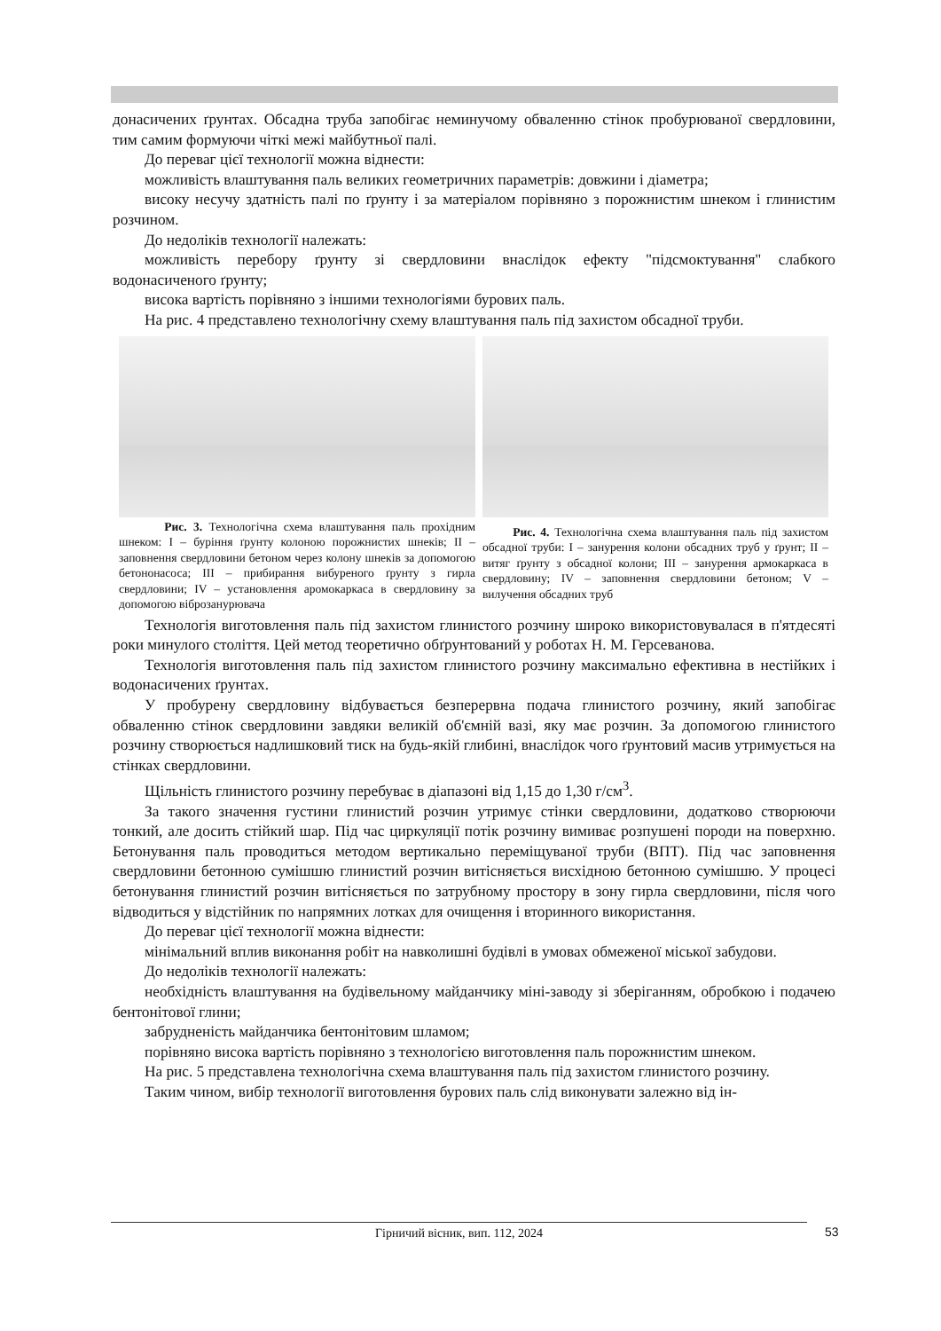донасичених ґрунтах. Обсадна труба запобігає неминучому обваленню стінок пробурюваної свердловини, тим самим формуючи чіткі межі майбутньої палі.
До переваг цієї технології можна віднести:
можливість влаштування паль великих геометричних параметрів: довжини і діаметра;
високу несучу здатність палі по ґрунту і за матеріалом порівняно з порожнистим шнеком і глинистим розчином.
До недоліків технології належать:
можливість перебору ґрунту зі свердловини внаслідок ефекту "підсмоктування" слабкого водонасиченого ґрунту;
висока вартість порівняно з іншими технологіями бурових паль.
На рис. 4 представлено технологічну схему влаштування паль під захистом обсадної труби.
Рис. 3. Технологічна схема влаштування паль прохідним шнеком: I – буріння ґрунту колоною порожнистих шнеків; II – заповнення свердловини бетоном через колону шнеків за допомогою бетононасоса; III – прибирання вибуреного ґрунту з гирла свердловини; IV – установлення аромокаркаса в свердловину за допомогою віброзанурювача
Рис. 4. Технологічна схема влаштування паль під захистом обсадної труби: I – занурення колони обсадних труб у ґрунт; II – витяг ґрунту з обсадної колони; III – занурення армокаркаса в свердловину; IV – заповнення свердловини бетоном; V – вилучення обсадних труб
Технологія виготовлення паль під захистом глинистого розчину широко використовувалася в п'ятдесяті роки минулого століття. Цей метод теоретично обґрунтований у роботах Н. М. Герсеванова.
Технологія виготовлення паль під захистом глинистого розчину максимально ефективна в нестійких і водонасичених ґрунтах.
У пробурену свердловину відбувається безперервна подача глинистого розчину, який запобігає обваленню стінок свердловини завдяки великій об'ємній вазі, яку має розчин. За допомогою глинистого розчину створюється надлишковий тиск на будь-якій глибині, внаслідок чого ґрунтовий масив утримується на стінках свердловини.
Щільність глинистого розчину перебуває в діапазоні від 1,15 до 1,30 г/см<sup>3</sup>.
За такого значення густини глинистий розчин утримує стінки свердловини, додатково створюючи тонкий, але досить стійкий шар. Під час циркуляції потік розчину вимиває розпушені породи на поверхню. Бетонування паль проводиться методом вертикально переміщуваної труби (ВПТ). Під час заповнення свердловини бетонною сумішшю глинистий розчин витісняється висхідною бетонною сумішшю. У процесі бетонування глинистий розчин витісняється по затрубному простору в зону гирла свердловини, після чого відводиться у відстійник по напрямних лотках для очищення і вторинного використання.
До переваг цієї технології можна віднести:
мінімальний вплив виконання робіт на навколишні будівлі в умовах обмеженої міської забудови.
До недоліків технології належать:
необхідність влаштування на будівельному майданчику міні-заводу зі зберіганням, обробкою і подачею бентонітової глини;
забрудненість майданчика бентонітовим шламом;
порівняно висока вартість порівняно з технологією виготовлення паль порожнистим шнеком.
На рис. 5 представлена технологічна схема влаштування паль під захистом глинистого розчину.
Таким чином, вибір технології виготовлення бурових паль слід виконувати залежно від ін-
Гірничий вісник, вип. 112, 2024 53